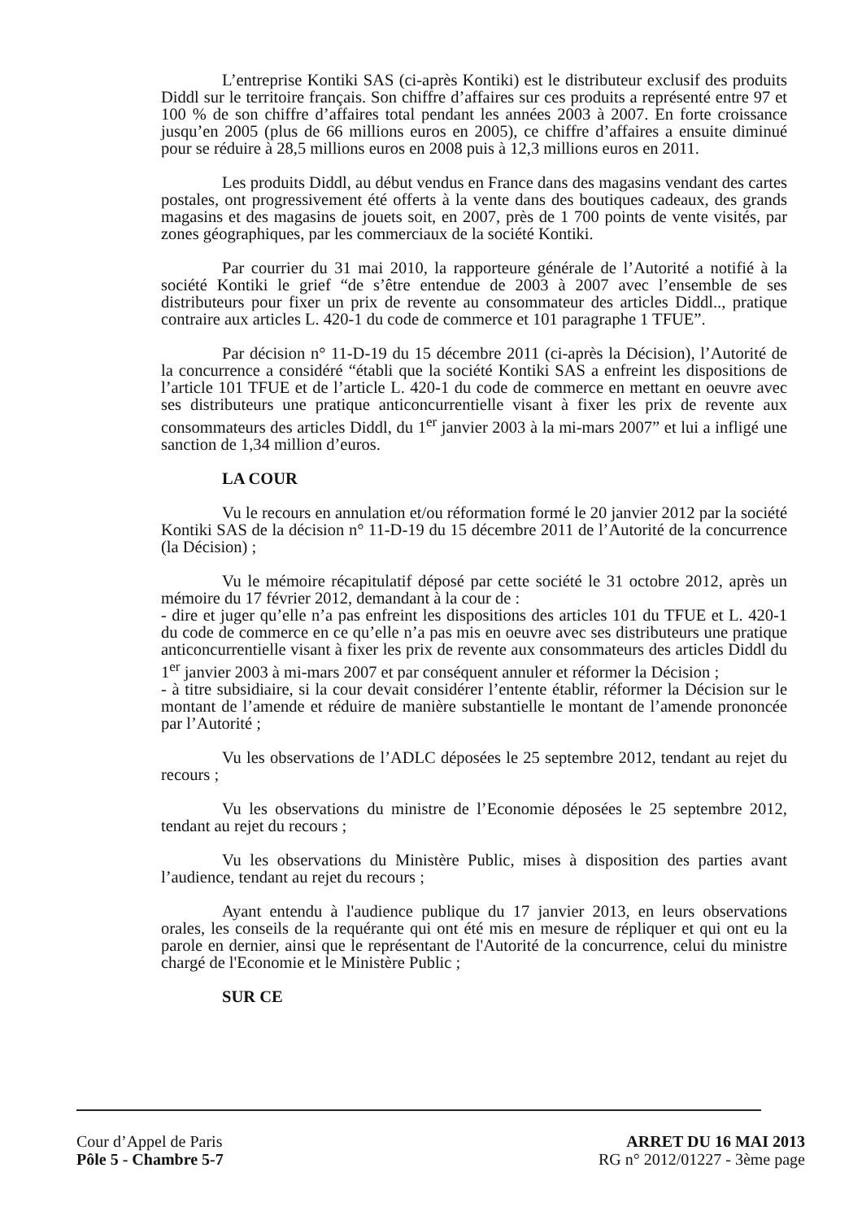L’entreprise Kontiki SAS (ci-après Kontiki) est le distributeur exclusif des produits Diddl sur le territoire français. Son chiffre d’affaires sur ces produits a représenté entre 97 et 100 % de son chiffre d’affaires total pendant les années 2003 à 2007. En forte croissance jusqu’en 2005 (plus de 66 millions euros en 2005), ce chiffre d’affaires a ensuite diminué pour se réduire à 28,5 millions euros en 2008 puis à 12,3 millions euros en 2011.
Les produits Diddl, au début vendus en France dans des magasins vendant des cartes postales, ont progressivement été offerts à la vente dans des boutiques cadeaux, des grands magasins et des magasins de jouets soit, en 2007, près de 1 700 points de vente visités, par zones géographiques, par les commerciaux de la société Kontiki.
Par courrier du 31 mai 2010, la rapporteure générale de l’Autorité a notifié à la société Kontiki le grief “de s’être entendue de 2003 à 2007 avec l’ensemble de ses distributeurs pour fixer un prix de revente au consommateur des articles Diddl.., pratique contraire aux articles L. 420-1 du code de commerce et 101 paragraphe 1 TFUE”.
Par décision n° 11-D-19 du 15 décembre 2011 (ci-après la Décision), l’Autorité de la concurrence a considéré “établi que la société Kontiki SAS a enfreint les dispositions de l’article 101 TFUE et de l’article L. 420-1 du code de commerce en mettant en oeuvre avec ses distributeurs une pratique anticoncurrentielle visant à fixer les prix de revente aux consommateurs des articles Diddl, du 1<sup>er</sup> janvier 2003 à la mi-mars 2007” et lui a infligé une sanction de 1,34 million d’euros.
LA COUR
Vu le recours en annulation et/ou réformation formé le 20 janvier 2012 par la société Kontiki SAS de la décision n° 11-D-19 du 15 décembre 2011 de l’Autorité de la concurrence (la Décision) ;
Vu le mémoire récapitulatif déposé par cette société le 31 octobre 2012, après un mémoire du 17 février 2012, demandant à la cour de :
- dire et juger qu’elle n’a pas enfreint les dispositions des articles 101 du TFUE et L. 420-1 du code de commerce en ce qu’elle n’a pas mis en oeuvre avec ses distributeurs une pratique anticoncurrentielle visant à fixer les prix de revente aux consommateurs des articles Diddl du 1<sup>er</sup> janvier 2003 à mi-mars 2007 et par conséquent annuler et réformer la Décision ;
- à titre subsidiaire, si la cour devait considérer l’entente établir, réformer la Décision sur le montant de l’amende et réduire de manière substantielle le montant de l’amende prononcée par l’Autorité ;
Vu les observations de l’ADLC déposées le 25 septembre 2012, tendant au rejet du recours ;
Vu les observations du ministre de l’Economie déposées le 25 septembre 2012, tendant au rejet du recours ;
Vu les observations du Ministère Public, mises à disposition des parties avant l’audience, tendant au rejet du recours ;
Ayant entendu à l'audience publique du 17 janvier 2013, en leurs observations orales, les conseils de la requérante qui ont été mis en mesure de répliquer et qui ont eu la parole en dernier, ainsi que le représentant de l'Autorité de la concurrence, celui du ministre chargé de l'Economie et le Ministère Public ;
SUR CE
Cour d’Appel de Paris
Pôle 5 - Chambre 5-7
ARRET DU 16 MAI 2013
RG n° 2012/01227 - 3ème page